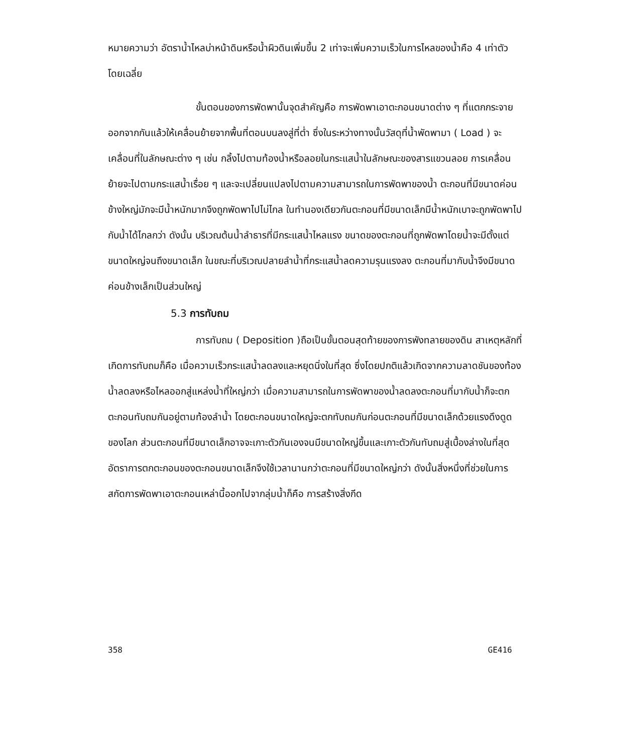หมายความว่า อัตราน้ำไหลบ่าหน้าดินหรือน้ำผิวดินเพิ่มขึ้น 2 เท่าจะเพิ่มความเร็วในการไหลของน้ำคือ 4 เท่าตัวโดยเฉลี่ย
ขั้นตอนของการพัดพานั้นจุดสำคัญคือ การพัดพาเอาตะกอนขนาดต่าง ๆ ที่แตกกระจายออกจากกันแล้วให้เคลื่อนย้ายจากพื้นที่ตอนบนลงสู่ที่ต่ำ ซึ่งในระหว่างทางนั้นวัสดุที่น้ำพัดพามา ( Load ) จะเคลื่อนที่ในลักษณะต่าง ๆ เช่น กลิ้งไปตามท้องน้ำหรือลอยในกระแสน้ำในลักษณะของสารแขวนลอย การเคลื่อนย้ายจะไปตามกระแสน้ำเรื่อย ๆ และจะเปลี่ยนแปลงไปตามความสามารถในการพัดพาของน้ำ ตะกอนที่มีขนาดค่อนข้างใหญ่มักจะมีน้ำหนักมากจึงถูกพัดพาไปไม่ไกล ในทำนองเดียวกันตะกอนที่มีขนาดเล็กมีน้ำหนักเบาจะถูกพัดพาไปกับน้ำได้ไกลกว่า ดังนั้น บริเวณต้นน้ำลำธารที่มีกระแสน้ำไหลแรง ขนาดของตะกอนที่ถูกพัดพาโดยน้ำจะมีตั้งแต่ขนาดใหญ่จนถึงขนาดเล็ก ในขณะที่บริเวณปลายลำน้ำที่กระแสน้ำลดความรุนแรงลง ตะกอนที่มากับน้ำจึงมีขนาดค่อนข้างเล็กเป็นส่วนใหญ่
5.3 การทับถม
การทับถม ( Deposition )ถือเป็นขั้นตอนสุดท้ายของการพังทลายของดิน สาเหตุหลักที่เกิดการทับถมก็คือ เมื่อความเร็วกระแสน้ำลดลงและหยุดนิ่งในที่สุด ซึ่งโดยปกติแล้วเกิดจากความลาดชันของท้องน้ำลดลงหรือไหลออกสู่แหล่งน้ำที่ใหญ่กว่า เมื่อความสามารถในการพัดพาของน้ำลดลงตะกอนที่มากับน้ำก็จะตกตะกอนทับถมกันอยู่ตามท้องลำน้ำ โดยตะกอนขนาดใหญ่จะตกทับถมกันก่อนตะกอนที่มีขนาดเล็กด้วยแรงดึงดูดของโลก ส่วนตะกอนที่มีขนาดเล็กอาจจะเกาะตัวกันเองจนมีขนาดใหญ่ขึ้นและเกาะตัวกันทับถมสู่เบื้องล่างในที่สุด อัตราการตกตะกอนของตะกอนขนาดเล็กจึงใช้เวลานานกว่าตะกอนที่มีขนาดใหญ่กว่า ดังนั้นสิ่งหนึ่งที่ช่วยในการสกัดการพัดพาเอาตะกอนเหล่านี้ออกไปจากลุ่มน้ำก็คือ การสร้างสิ่งกีด
358 GE416